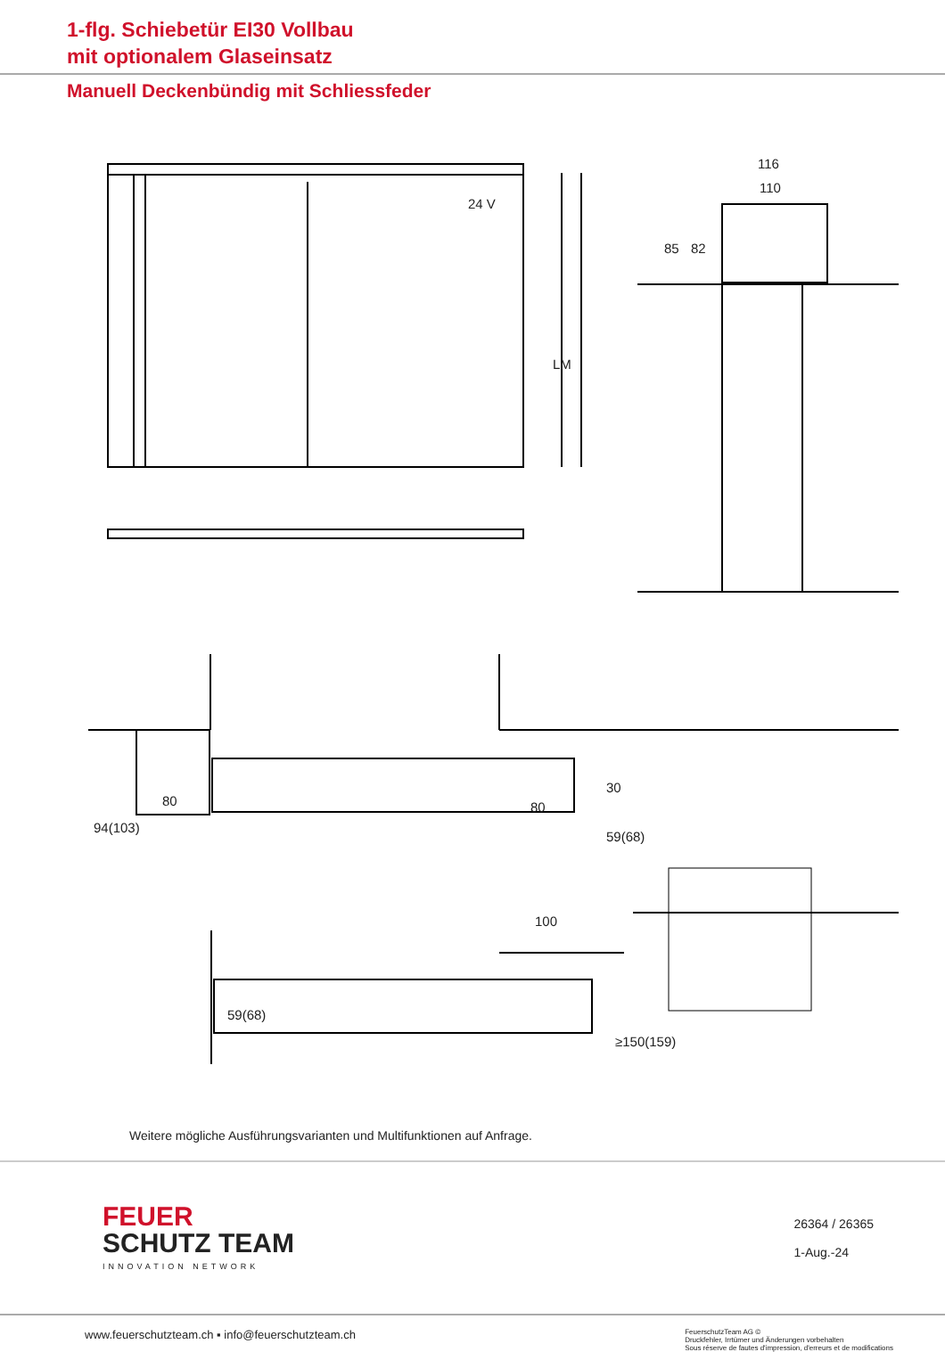1-flg. Schiebetür EI30 Vollbau
mit optionalem Glaseinsatz
Manuell Deckenbündig mit Schliessfeder
24 V
116
110
80
80
100
30
59(68)
94(103)
59(68)
≥150(159)
LM
85
82
Weitere mögliche Ausführungsvarianten und Multifunktionen auf Anfrage.
FEUER
SCHUTZ TEAM
INNOVATION NETWORK
26364 / 26365
1-Aug.-24
www.feuerschutzteam.ch ▪ info@feuerschutzteam.ch
FeuerschutzTeam AG ©
Druckfehler, Irrtümer und Änderungen vorbehalten
Sous réserve de fautes d'impression, d'erreurs et de modifications